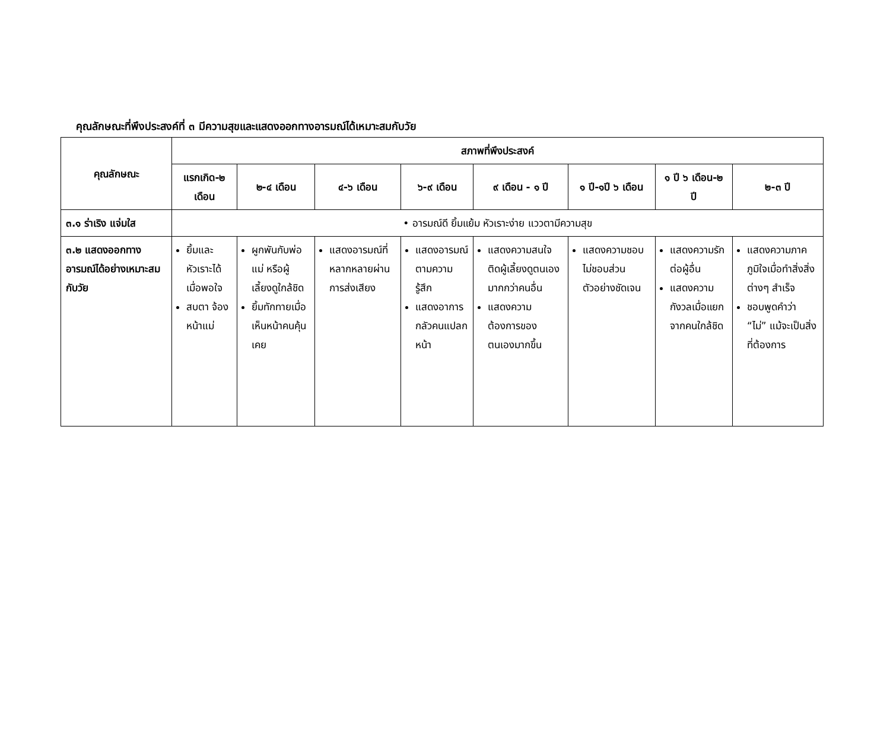คุณลักษณะที่พึงประสงค์ที่ ๓ มีความสุขและแสดงออกทางอารมณ์ได้เหมาะสมกับวัย
| คุณลักษณะ | สภาพที่พึงประสงค์ | | | | | | | |
| --- | --- | --- | --- | --- | --- | --- | --- | --- |
| | แรกเกิด-๒ เดือน | ๒-๔ เดือน | ๔-๖ เดือน | ๖-๙ เดือน | ๙ เดือน - ๑ ปี | ๑ ปี-๑ปี ๖ เดือน | ๑ ปี ๖ เดือน-๒ ปี | ๒-๓ ปี |
| ๓.๑ ร่าเริง แจ่มใส | • อารมณ์ดี ยิ้มแย้ม หัวเราะง่าย แววตามีความสุข | | | | | | | |
| ๓.๒ แสดงออกทางอารมณ์ได้อย่างเหมาะสมกับวัย | ยิ้มและหัวเราะได้เมื่อพอใจ สบตา จ้องหน้าแม่ | ผูกพันกับพ่อแม่ หรือผู้เลี้ยงดูใกล้ชิด ยิ้มทักทายเมื่อเห็นหน้าคนคุ้นเคย | แสดงอารมณ์ที่หลากหลายผ่านการส่งเสียง | แสดงอารมณ์ตามความรู้สึก แสดงอาการกลัวคนแปลกหน้า | แสดงความสนใจติดผู้เลี้ยงดูตนเองมากกว่าคนอื่น แสดงความต้องการของตนเองมากขึ้น | แสดงความชอบไม่ชอบส่วนตัวอย่างชัดเจน | แสดงความรักต่อผู้อื่น แสดงความกังวลเมื่อแยกจากคนใกล้ชิด | แสดงความภาคภูมิใจเมื่อทำสิ่งสิ่งต่างๆ สำเร็จ ชอบพูดคำว่า “ไม่” แม้จะเป็นสิ่งที่ต้องการ |